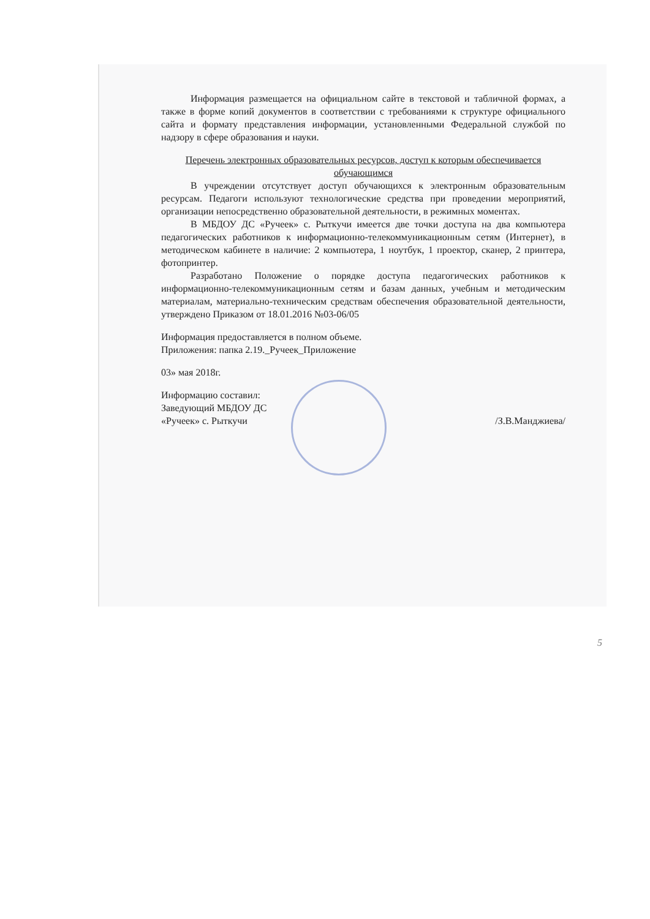Информация размещается на официальном сайте в текстовой и табличной формах, а также в форме копий документов в соответствии с требованиями к структуре официального сайта и формату представления информации, установленными Федеральной службой по надзору в сфере образования и науки.
Перечень электронных образовательных ресурсов, доступ к которым обеспечивается обучающимся
В учреждении отсутствует доступ обучающихся к электронным образовательным ресурсам. Педагоги используют технологические средства при проведении мероприятий, организации непосредственно образовательной деятельности, в режимных моментах.
В МБДОУ ДС «Ручеек» с. Рыткучи имеется две точки доступа на два компьютера педагогических работников к информационно-телекоммуникационным сетям (Интернет), в методическом кабинете в наличие: 2 компьютера, 1 ноутбук, 1 проектор, сканер, 2 принтера, фотопринтер.
Разработано Положение о порядке доступа педагогических работников к информационно-телекоммуникационным сетям и базам данных, учебным и методическим материалам, материально-техническим средствам обеспечения образовательной деятельности, утверждено Приказом от 18.01.2016 №03-06/05
Информация предоставляется в полном объеме.
Приложения: папка 2.19._Ручеек_Приложение
03» мая 2018г.
Информацию составил:
Заведующий МБДОУ ДС
«Ручеек» с. Рыткучи /З.В.Манджиева/
5